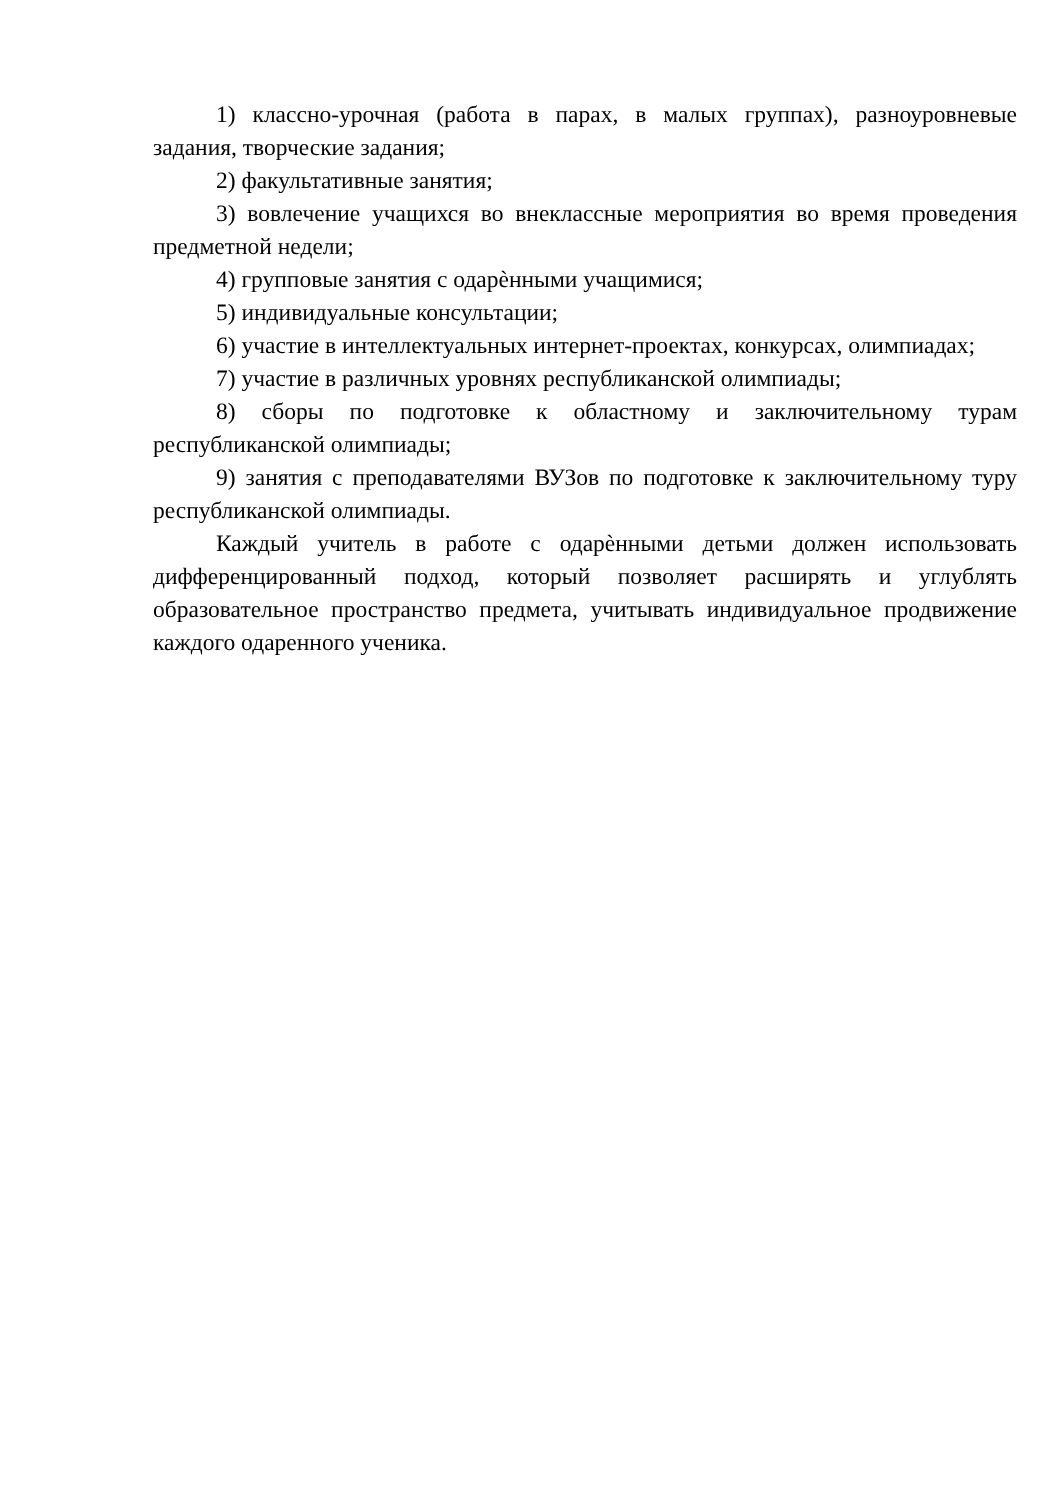1) классно-урочная (работа в парах, в малых группах), разноуровневые задания, творческие задания;
2) факультативные занятия;
3) вовлечение учащихся во внеклассные мероприятия во время проведения предметной недели;
4) групповые занятия с одарѐнными учащимися;
5) индивидуальные консультации;
6) участие в интеллектуальных интернет-проектах, конкурсах, олимпиадах;
7) участие в различных уровнях республиканской олимпиады;
8) сборы по подготовке к областному и заключительному турам республиканской олимпиады;
9) занятия с преподавателями ВУЗов по подготовке к заключительному туру республиканской олимпиады.
Каждый учитель в работе с одарѐнными детьми должен использовать дифференцированный подход, который позволяет расширять и углублять образовательное пространство предмета, учитывать индивидуальное продвижение каждого одаренного ученика.